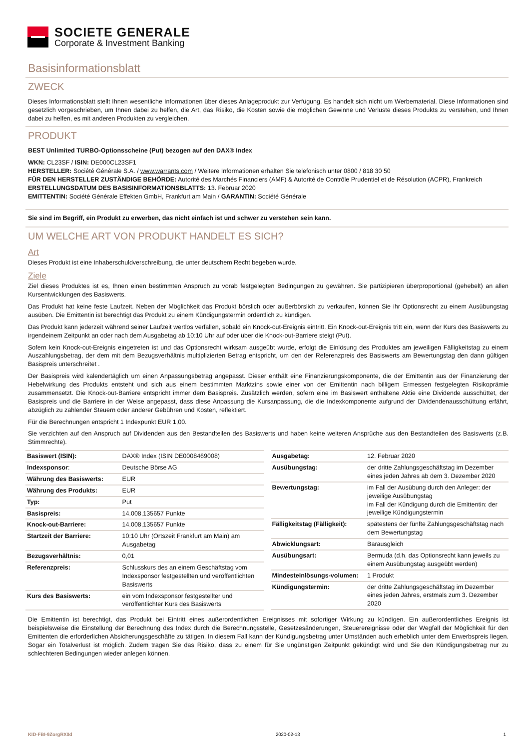SOCIETE GENERALE
Corporate & Investment Banking
Basisinformationsblatt
ZWECK
Dieses Informationsblatt stellt Ihnen wesentliche Informationen über dieses Anlageprodukt zur Verfügung. Es handelt sich nicht um Werbematerial. Diese Informationen sind gesetzlich vorgeschrieben, um Ihnen dabei zu helfen, die Art, das Risiko, die Kosten sowie die möglichen Gewinne und Verluste dieses Produkts zu verstehen, und Ihnen dabei zu helfen, es mit anderen Produkten zu vergleichen.
PRODUKT
BEST Unlimited TURBO-Optionsscheine (Put) bezogen auf den DAX® Index
WKN: CL23SF / ISIN: DE000CL23SF1
HERSTELLER: Société Générale S.A. / www.warrants.com / Weitere Informationen erhalten Sie telefonisch unter 0800 / 818 30 50
FÜR DEN HERSTELLER ZUSTÄNDIGE BEHÖRDE: Autorité des Marchés Financiers (AMF) & Autorité de Contrôle Prudentiel et de Résolution (ACPR), Frankreich
ERSTELLUNGSDATUM DES BASISINFORMATIONSBLATTS: 13. Februar 2020
EMITTENTIN: Société Générale Effekten GmbH, Frankfurt am Main / GARANTIN: Société Générale
Sie sind im Begriff, ein Produkt zu erwerben, das nicht einfach ist und schwer zu verstehen sein kann.
UM WELCHE ART VON PRODUKT HANDELT ES SICH?
Art
Dieses Produkt ist eine Inhaberschuldverschreibung, die unter deutschem Recht begeben wurde.
Ziele
Ziel dieses Produktes ist es, Ihnen einen bestimmten Anspruch zu vorab festgelegten Bedingungen zu gewähren. Sie partizipieren überproportional (gehebelt) an allen Kursentwicklungen des Basiswerts.
Das Produkt hat keine feste Laufzeit. Neben der Möglichkeit das Produkt börslich oder außerbörslich zu verkaufen, können Sie ihr Optionsrecht zu einem Ausübungstag ausüben. Die Emittentin ist berechtigt das Produkt zu einem Kündigungstermin ordentlich zu kündigen.
Das Produkt kann jederzeit während seiner Laufzeit wertlos verfallen, sobald ein Knock-out-Ereignis eintritt. Ein Knock-out-Ereignis tritt ein, wenn der Kurs des Basiswerts zu irgendeinem Zeitpunkt an oder nach dem Ausgabetag ab 10:10 Uhr auf oder über die Knock-out-Barriere steigt (Put).
Sofern kein Knock-out-Ereignis eingetreten ist und das Optionsrecht wirksam ausgeübt wurde, erfolgt die Einlösung des Produktes am jeweiligen Fälligkeitstag zu einem Auszahlungsbetrag, der dem mit dem Bezugsverhältnis multiplizierten Betrag entspricht, um den der Referenzpreis des Basiswerts am Bewertungstag den dann gültigen Basispreis unterschreitet .
Der Basispreis wird kalendertäglich um einen Anpassungsbetrag angepasst. Dieser enthält eine Finanzierungskomponente, die der Emittentin aus der Finanzierung der Hebelwirkung des Produkts entsteht und sich aus einem bestimmten Marktzins sowie einer von der Emittentin nach billigem Ermessen festgelegten Risikoprämie zusammensetzt. Die Knock-out-Barriere entspricht immer dem Basispreis. Zusätzlich werden, sofern eine im Basiswert enthaltene Aktie eine Dividende ausschüttet, der Basispreis und die Barriere in der Weise angepasst, dass diese Anpassung die Kursanpassung, die die Indexkomponente aufgrund der Dividendenausschüttung erfährt, abzüglich zu zahlender Steuern oder anderer Gebühren und Kosten, reflektiert.
Für die Berechnungen entspricht 1 Indexpunkt EUR 1,00.
Sie verzichten auf den Anspruch auf Dividenden aus den Bestandteilen des Basiswerts und haben keine weiteren Ansprüche aus den Bestandteilen des Basiswerts (z.B. Stimmrechte).
| Basiswert (ISIN): | DAX® Index (ISIN DE0008469008) |
| Indexsponsor : | Deutsche Börse AG |
| Währung des Basiswerts: | EUR |
| Währung des Produkts: | EUR |
| Typ: | Put |
| Basispreis: | 14.008,135657 Punkte |
| Knock-out-Barriere: | 14.008,135657 Punkte |
| Startzeit der Barriere: | 10:10 Uhr (Ortszeit Frankfurt am Main) am Ausgabetag |
| Bezugsverhältnis: | 0,01 |
| Referenzpreis: | Schlusskurs des an einem Geschäftstag vom Indexsponsor festgestellten und veröffentlichten Basiswerts |
| Kurs des Basiswerts: | ein vom Indexsponsor festgestellter und veröffentlichter Kurs des Basiswerts |
| Ausgabetag: | 12. Februar 2020 |
| Ausübungstag: | der dritte Zahlungsgeschäftstag im Dezember eines jeden Jahres ab dem 3. Dezember 2020 |
| Bewertungstag: | im Fall der Ausübung durch den Anleger: der jeweilige Ausübungstag im Fall der Kündigung durch die Emittentin: der jeweilige Kündigungstermin |
| Fälligkeitstag (Fälligkeit): | spätestens der fünfte Zahlungsgeschäftstag nach dem Bewertungstag |
| Abwicklungsart: | Barausgleich |
| Ausübungsart: | Bermuda (d.h. das Optionsrecht kann jeweils zu einem Ausübungstag ausgeübt werden) |
| Mindesteinlösungs-volumen: | 1 Produkt |
| Kündigungstermin: | der dritte Zahlungsgeschäftstag im Dezember eines jeden Jahres, erstmals zum 3. Dezember 2020 |
Die Emittentin ist berechtigt, das Produkt bei Eintritt eines außerordentlichen Ereignisses mit sofortiger Wirkung zu kündigen. Ein außerordentliches Ereignis ist beispielsweise die Einstellung der Berechnung des Index durch die Berechnungsstelle, Gesetzesänderungen, Steuerereignisse oder der Wegfall der Möglichkeit für den Emittenten die erforderlichen Absicherungsgeschäfte zu tätigen. In diesem Fall kann der Kündigungsbetrag unter Umständen auch erheblich unter dem Erwerbspreis liegen. Sogar ein Totalverlust ist möglich. Zudem tragen Sie das Risiko, dass zu einem für Sie ungünstigen Zeitpunkt gekündigt wird und Sie den Kündigungsbetrag nur zu schlechteren Bedingungen wieder anlegen können.
KID-FBI-9ZorgRX0d 2020-02-13 1